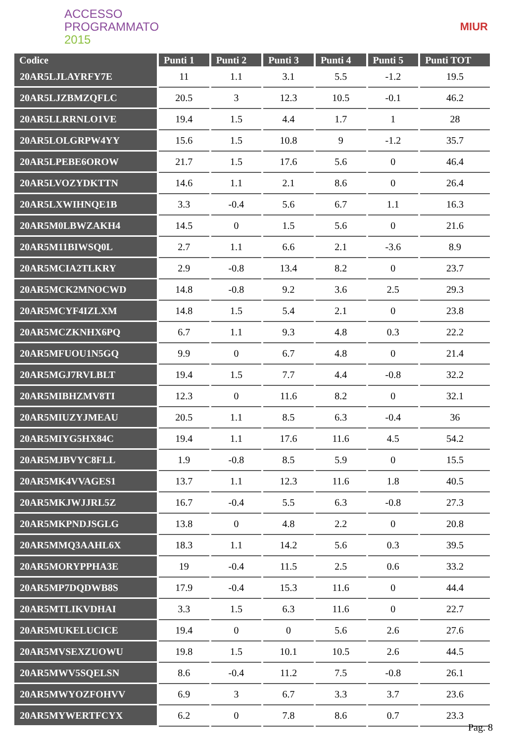ACCESSO
PROGRAMMATO
2015
MIUR
| Codice | Punti 1 | Punti 2 | Punti 3 | Punti 4 | Punti 5 | Punti TOT |
| --- | --- | --- | --- | --- | --- | --- |
| 20AR5LJLAYRFY7E | 11 | 1.1 | 3.1 | 5.5 | -1.2 | 19.5 |
| 20AR5LJZBMZQFLC | 20.5 | 3 | 12.3 | 10.5 | -0.1 | 46.2 |
| 20AR5LLRRNLO1VE | 19.4 | 1.5 | 4.4 | 1.7 | 1 | 28 |
| 20AR5LOLGRPW4YY | 15.6 | 1.5 | 10.8 | 9 | -1.2 | 35.7 |
| 20AR5LPEBE6OROW | 21.7 | 1.5 | 17.6 | 5.6 | 0 | 46.4 |
| 20AR5LVOZYDKTTN | 14.6 | 1.1 | 2.1 | 8.6 | 0 | 26.4 |
| 20AR5LXWIHNQE1B | 3.3 | -0.4 | 5.6 | 6.7 | 1.1 | 16.3 |
| 20AR5M0LBWZAKH4 | 14.5 | 0 | 1.5 | 5.6 | 0 | 21.6 |
| 20AR5M11BIWSQ0L | 2.7 | 1.1 | 6.6 | 2.1 | -3.6 | 8.9 |
| 20AR5MCIA2TLKRY | 2.9 | -0.8 | 13.4 | 8.2 | 0 | 23.7 |
| 20AR5MCK2MNOCWD | 14.8 | -0.8 | 9.2 | 3.6 | 2.5 | 29.3 |
| 20AR5MCYF4IZLXM | 14.8 | 1.5 | 5.4 | 2.1 | 0 | 23.8 |
| 20AR5MCZKNHX6PQ | 6.7 | 1.1 | 9.3 | 4.8 | 0.3 | 22.2 |
| 20AR5MFUOU1N5GQ | 9.9 | 0 | 6.7 | 4.8 | 0 | 21.4 |
| 20AR5MGJ7RVLBLT | 19.4 | 1.5 | 7.7 | 4.4 | -0.8 | 32.2 |
| 20AR5MIBHZMV8TI | 12.3 | 0 | 11.6 | 8.2 | 0 | 32.1 |
| 20AR5MIUZYJMEAU | 20.5 | 1.1 | 8.5 | 6.3 | -0.4 | 36 |
| 20AR5MIYG5HX84C | 19.4 | 1.1 | 17.6 | 11.6 | 4.5 | 54.2 |
| 20AR5MJBVYC8FLL | 1.9 | -0.8 | 8.5 | 5.9 | 0 | 15.5 |
| 20AR5MK4VVAGES1 | 13.7 | 1.1 | 12.3 | 11.6 | 1.8 | 40.5 |
| 20AR5MKJWJJRL5Z | 16.7 | -0.4 | 5.5 | 6.3 | -0.8 | 27.3 |
| 20AR5MKPNDJSGLG | 13.8 | 0 | 4.8 | 2.2 | 0 | 20.8 |
| 20AR5MMQ3AAHL6X | 18.3 | 1.1 | 14.2 | 5.6 | 0.3 | 39.5 |
| 20AR5MORYPPHA3E | 19 | -0.4 | 11.5 | 2.5 | 0.6 | 33.2 |
| 20AR5MP7DQDWB8S | 17.9 | -0.4 | 15.3 | 11.6 | 0 | 44.4 |
| 20AR5MTLIKVDHAI | 3.3 | 1.5 | 6.3 | 11.6 | 0 | 22.7 |
| 20AR5MUKELUCICE | 19.4 | 0 | 0 | 5.6 | 2.6 | 27.6 |
| 20AR5MVSEXZUOWU | 19.8 | 1.5 | 10.1 | 10.5 | 2.6 | 44.5 |
| 20AR5MWV5SQELSN | 8.6 | -0.4 | 11.2 | 7.5 | -0.8 | 26.1 |
| 20AR5MWYOZFOHVV | 6.9 | 3 | 6.7 | 3.3 | 3.7 | 23.6 |
| 20AR5MYWERTFCYX | 6.2 | 0 | 7.8 | 8.6 | 0.7 | 23.3 |
Pag. 8